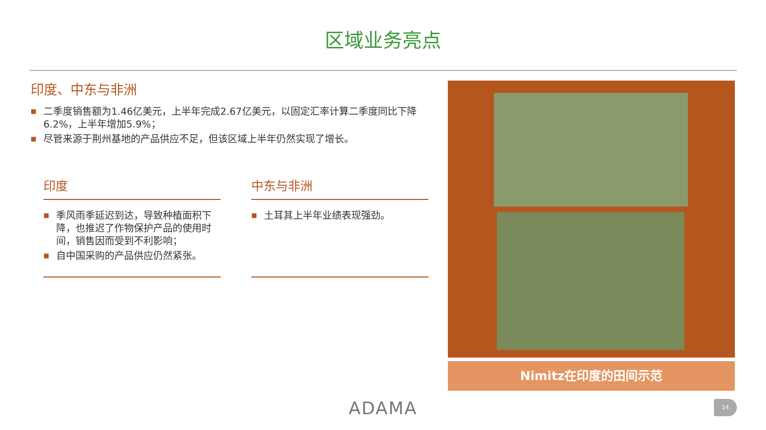区域业务亮点
印度、中东与非洲
■ 二季度销售额为1.46亿美元，上半年完成2.67亿美元，以固定汇率计算二季度同比下降6.2%，上半年增加5.9%；
■ 尽管来源于荆州基地的产品供应不足，但该区域上半年仍然实现了增长。
印度
■ 季风雨季延迟到达，导致种植面积下降，也推迟了作物保护产品的使用时间，销售因而受到不利影响；
■ 自中国采购的产品供应仍然紧张。
中东与非洲
■ 土耳其上半年业绩表现强劲。
Nimitz在印度的田间示范
ADAMA 14